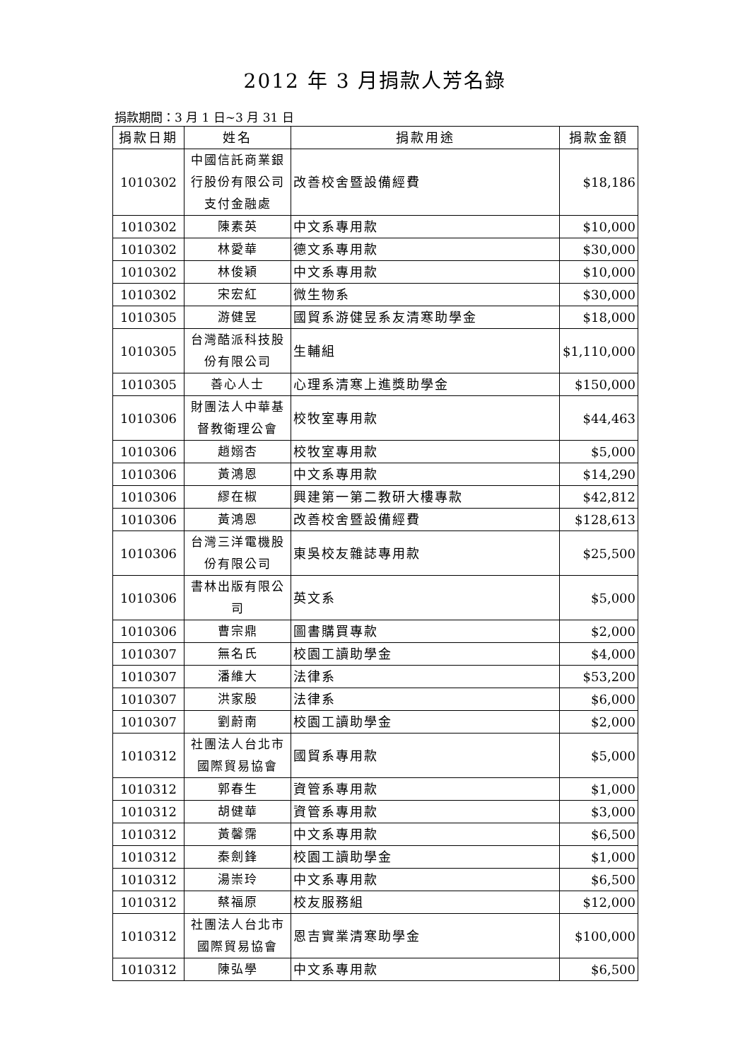2012 年 3 月捐款人芳名錄
捐款期間：3 月 1 日~3 月 31 日
| 捐款日期 | 姓名 | 捐款用途 | 捐款金額 |
| --- | --- | --- | --- |
| 1010302 | 中國信託商業銀行股份有限公司支付金融處 | 改善校舍暨設備經費 | $18,186 |
| 1010302 | 陳素英 | 中文系專用款 | $10,000 |
| 1010302 | 林愛華 | 德文系專用款 | $30,000 |
| 1010302 | 林俊穎 | 中文系專用款 | $10,000 |
| 1010302 | 宋宏紅 | 微生物系 | $30,000 |
| 1010305 | 游健昱 | 國貿系游健昱系友清寒助學金 | $18,000 |
| 1010305 | 台灣酷派科技股份有限公司 | 生輔組 | $1,110,000 |
| 1010305 | 善心人士 | 心理系清寒上進獎助學金 | $150,000 |
| 1010306 | 財團法人中華基督教衛理公會 | 校牧室專用款 | $44,463 |
| 1010306 | 趙嫋杏 | 校牧室專用款 | $5,000 |
| 1010306 | 黃鴻恩 | 中文系專用款 | $14,290 |
| 1010306 | 繆在椒 | 興建第一第二教研大樓專款 | $42,812 |
| 1010306 | 黃鴻恩 | 改善校舍暨設備經費 | $128,613 |
| 1010306 | 台灣三洋電機股份有限公司 | 東吳校友雜誌專用款 | $25,500 |
| 1010306 | 書林出版有限公司 | 英文系 | $5,000 |
| 1010306 | 曹宗鼎 | 圖書購買專款 | $2,000 |
| 1010307 | 無名氏 | 校園工讀助學金 | $4,000 |
| 1010307 | 潘維大 | 法律系 | $53,200 |
| 1010307 | 洪家殷 | 法律系 | $6,000 |
| 1010307 | 劉蔚南 | 校園工讀助學金 | $2,000 |
| 1010312 | 社團法人台北市國際貿易協會 | 國貿系專用款 | $5,000 |
| 1010312 | 郭春生 | 資管系專用款 | $1,000 |
| 1010312 | 胡健華 | 資管系專用款 | $3,000 |
| 1010312 | 黃馨霈 | 中文系專用款 | $6,500 |
| 1010312 | 秦劍鋒 | 校園工讀助學金 | $1,000 |
| 1010312 | 湯崇玲 | 中文系專用款 | $6,500 |
| 1010312 | 蔡福原 | 校友服務組 | $12,000 |
| 1010312 | 社團法人台北市國際貿易協會 | 恩吉實業清寒助學金 | $100,000 |
| 1010312 | 陳弘學 | 中文系專用款 | $6,500 |